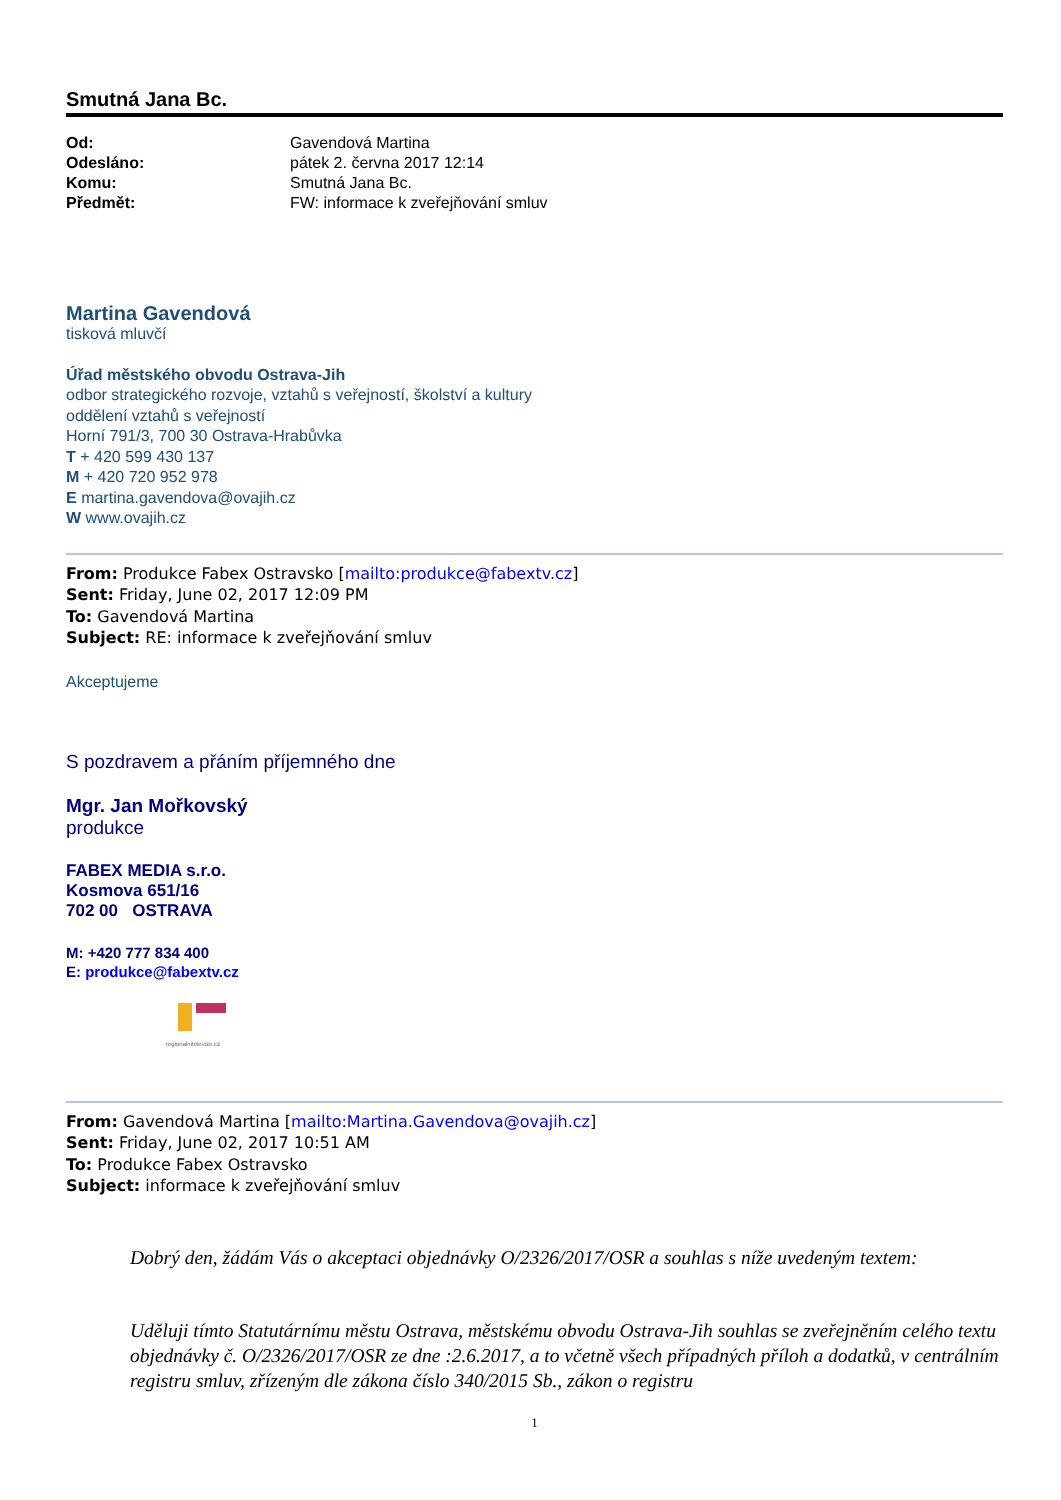Smutná Jana Bc.
| Od: | Gavendová Martina |
| Odesláno: | pátek 2. června 2017 12:14 |
| Komu: | Smutná Jana Bc. |
| Předmět: | FW: informace k zveřejňování smluv |
Martina Gavendová
tisková mluvčí
Úřad městského obvodu Ostrava-Jih
odbor strategického rozvoje, vztahů s veřejností, školství a kultury
oddělení vztahů s veřejností
Horní 791/3, 700 30 Ostrava-Hrabůvka
T + 420 599 430 137
M + 420 720 952 978
E martina.gavendova@ovajih.cz
W www.ovajih.cz
From: Produkce Fabex Ostravsko [mailto:produkce@fabextv.cz]
Sent: Friday, June 02, 2017 12:09 PM
To: Gavendová Martina
Subject: RE: informace k zveřejňování smluv
Akceptujeme
S pozdravem a přáním příjemného dne
Mgr. Jan Mořkovský
produkce
FABEX MEDIA s.r.o.
Kosmova 651/16
702 00 OSTRAVA
M: +420 777 834 400
E: produkce@fabextv.cz
regionalnitelevize.cz
From: Gavendová Martina [mailto:Martina.Gavendova@ovajih.cz]
Sent: Friday, June 02, 2017 10:51 AM
To: Produkce Fabex Ostravsko
Subject: informace k zveřejňování smluv
Dobrý den, žádám Vás o akceptaci objednávky O/2326/2017/OSR a souhlas s níže uvedeným textem:
Uděluji tímto Statutárnímu městu Ostrava, městskému obvodu Ostrava-Jih souhlas se zveřejněním celého textu objednávky č. O/2326/2017/OSR ze dne :2.6.2017, a to včetně všech případných příloh a dodatků, v centrálním registru smluv, zřízeným dle zákona číslo 340/2015 Sb., zákon o registru
1